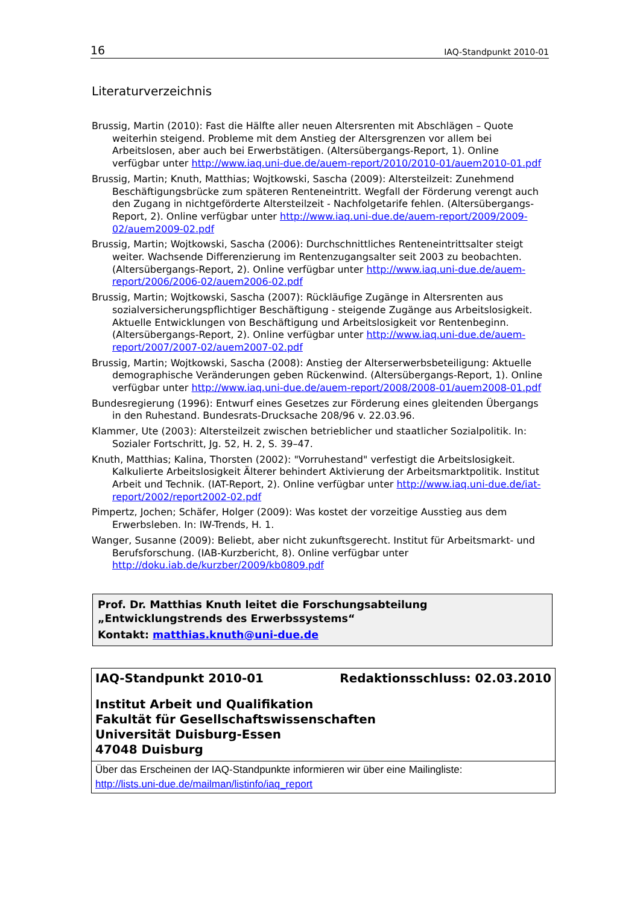16 IAQ-Standpunkt 2010-01
Literaturverzeichnis
Brussig, Martin (2010): Fast die Hälfte aller neuen Altersrenten mit Abschlägen – Quote weiterhin steigend. Probleme mit dem Anstieg der Altersgrenzen vor allem bei Arbeitslosen, aber auch bei Erwerbstätigen. (Altersübergangs-Report, 1). Online verfügbar unter http://www.iaq.uni-due.de/auem-report/2010/2010-01/auem2010-01.pdf
Brussig, Martin; Knuth, Matthias; Wojtkowski, Sascha (2009): Altersteilzeit: Zunehmend Beschäftigungsbrücke zum späteren Renteneintritt. Wegfall der Förderung verengt auch den Zugang in nichtgeförderte Altersteilzeit - Nachfolgetarife fehlen. (Altersübergangs-Report, 2). Online verfügbar unter http://www.iaq.uni-due.de/auem-report/2009/2009-02/auem2009-02.pdf
Brussig, Martin; Wojtkowski, Sascha (2006): Durchschnittliches Renteneintrittsalter steigt weiter. Wachsende Differenzierung im Rentenzugangsalter seit 2003 zu beobachten. (Altersübergangs-Report, 2). Online verfügbar unter http://www.iaq.uni-due.de/auem-report/2006/2006-02/auem2006-02.pdf
Brussig, Martin; Wojtkowski, Sascha (2007): Rückläufige Zugänge in Altersrenten aus sozialversicherungspflichtiger Beschäftigung - steigende Zugänge aus Arbeitslosigkeit. Aktuelle Entwicklungen von Beschäftigung und Arbeitslosigkeit vor Rentenbeginn. (Altersübergangs-Report, 2). Online verfügbar unter http://www.iaq.uni-due.de/auem-report/2007/2007-02/auem2007-02.pdf
Brussig, Martin; Wojtkowski, Sascha (2008): Anstieg der Alterserwerbsbeteiligung: Aktuelle demographische Veränderungen geben Rückenwind. (Altersübergangs-Report, 1). Online verfügbar unter http://www.iaq.uni-due.de/auem-report/2008/2008-01/auem2008-01.pdf
Bundesregierung (1996): Entwurf eines Gesetzes zur Förderung eines gleitenden Übergangs in den Ruhestand. Bundesrats-Drucksache 208/96 v. 22.03.96.
Klammer, Ute (2003): Altersteilzeit zwischen betrieblicher und staatlicher Sozialpolitik. In: Sozialer Fortschritt, Jg. 52, H. 2, S. 39–47.
Knuth, Matthias; Kalina, Thorsten (2002): "Vorruhestand" verfestigt die Arbeitslosigkeit. Kalkulierte Arbeitslosigkeit Älterer behindert Aktivierung der Arbeitsmarktpolitik. Institut Arbeit und Technik. (IAT-Report, 2). Online verfügbar unter http://www.iaq.uni-due.de/iat-report/2002/report2002-02.pdf
Pimpertz, Jochen; Schäfer, Holger (2009): Was kostet der vorzeitige Ausstieg aus dem Erwerbsleben. In: IW-Trends, H. 1.
Wanger, Susanne (2009): Beliebt, aber nicht zukunftsgerecht. Institut für Arbeitsmarkt- und Berufsforschung. (IAB-Kurzbericht, 8). Online verfügbar unter http://doku.iab.de/kurzber/2009/kb0809.pdf
Prof. Dr. Matthias Knuth leitet die Forschungsabteilung „Entwicklungstrends des Erwerbssystems“
Kontakt: matthias.knuth@uni-due.de
IAQ-Standpunkt 2010-01 Redaktionsschluss: 02.03.2010
Institut Arbeit und Qualifikation
Fakultät für Gesellschaftswissenschaften
Universität Duisburg-Essen
47048 Duisburg
Über das Erscheinen der IAQ-Standpunkte informieren wir über eine Mailingliste:
http://lists.uni-due.de/mailman/listinfo/iaq_report